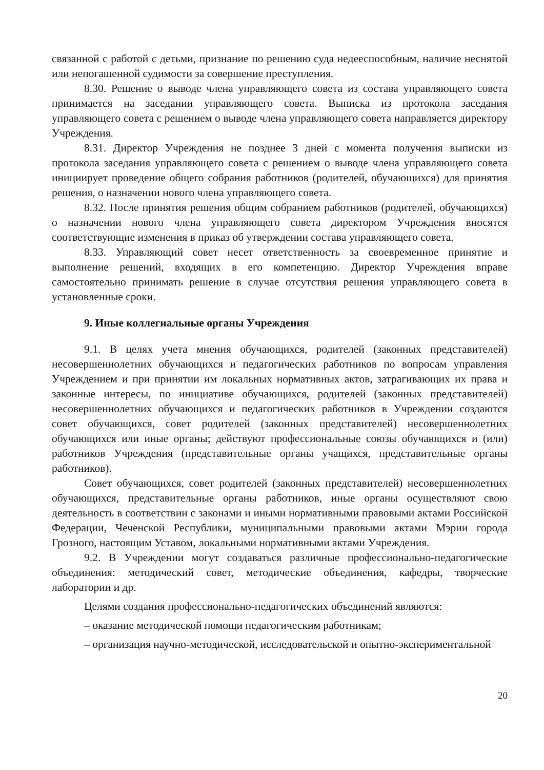связанной с работой с детьми, признание по решению суда недееспособным, наличие неснятой или непогашенной судимости за совершение преступления.
8.30. Решение о выводе члена управляющего совета из состава управляющего совета принимается на заседании управляющего совета. Выписка из протокола заседания управляющего совета с решением о выводе члена управляющего совета направляется директору Учреждения.
8.31. Директор Учреждения не позднее 3 дней с момента получения выписки из протокола заседания управляющего совета с решением о выводе члена управляющего совета инициирует проведение общего собрания работников (родителей, обучающихся) для принятия решения, о назначении нового члена управляющего совета.
8.32. После принятия решения общим собранием работников (родителей, обучающихся) о назначении нового члена управляющего совета директором Учреждения вносятся соответствующие изменения в приказ об утверждении состава управляющего совета.
8.33. Управляющий совет несет ответственность за своевременное принятие и выполнение решений, входящих в его компетенцию. Директор Учреждения вправе самостоятельно принимать решение в случае отсутствия решения управляющего совета в установленные сроки.
9. Иные коллегиальные органы Учреждения
9.1. В целях учета мнения обучающихся, родителей (законных представителей) несовершеннолетних обучающихся и педагогических работников по вопросам управления Учреждением и при принятии им локальных нормативных актов, затрагивающих их права и законные интересы, по инициативе обучающихся, родителей (законных представителей) несовершеннолетних обучающихся и педагогических работников в Учреждении создаются совет обучающихся, совет родителей (законных представителей) несовершеннолетних обучающихся или иные органы; действуют профессиональные союзы обучающихся и (или) работников Учреждения (представительные органы учащихся, представительные органы работников).
Совет обучающихся, совет родителей (законных представителей) несовершеннолетних обучающихся, представительные органы работников, иные органы осуществляют свою деятельность в соответствии с законами и иными нормативными правовыми актами Российской Федерации, Чеченской Республики, муниципальными правовыми актами Мэрии города Грозного, настоящим Уставом, локальными нормативными актами Учреждения.
9.2. В Учреждении могут создаваться различные профессионально-педагогические объединения: методический совет, методические объединения, кафедры, творческие лаборатории и др.
Целями создания профессионально-педагогических объединений являются:
– оказание методической помощи педагогическим работникам;
– организация научно-методической, исследовательской и опытно-экспериментальной
20